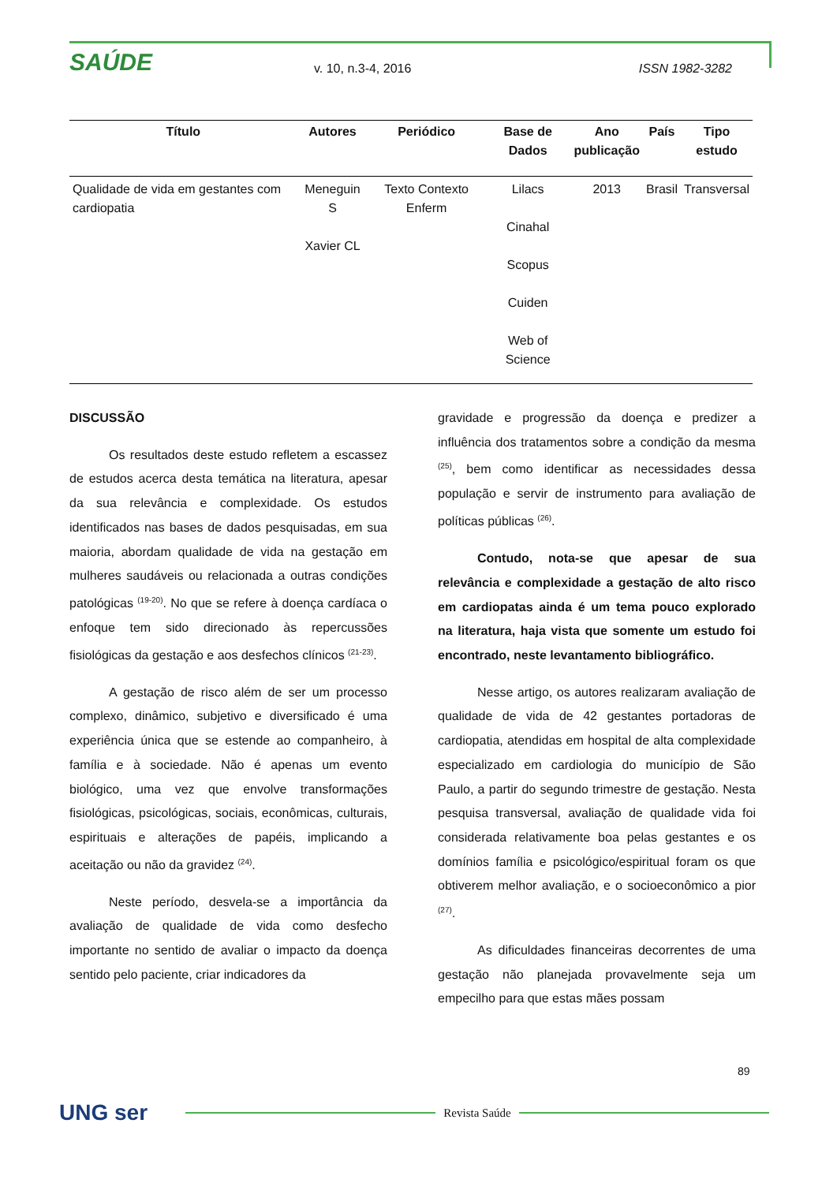SAÚDE
v. 10, n.3-4, 2016 ISSN 1982-3282
| Título | Autores | Periódico | Base de Dados | Ano publicação | País | Tipo estudo |
| --- | --- | --- | --- | --- | --- | --- |
| Qualidade de vida em gestantes com cardiopatia | Meneguin S Xavier CL | Texto Contexto Enferm | Lilacs Cinahal Scopus Cuiden Web of Science | 2013 | Brasil | Transversal |
DISCUSSÃO
Os resultados deste estudo refletem a escassez de estudos acerca desta temática na literatura, apesar da sua relevância e complexidade. Os estudos identificados nas bases de dados pesquisadas, em sua maioria, abordam qualidade de vida na gestação em mulheres saudáveis ou relacionada a outras condições patológicas <sup>(19-20)</sup>. No que se refere à doença cardíaca o enfoque tem sido direcionado às repercussões fisiológicas da gestação e aos desfechos clínicos <sup>(21-23)</sup>.
A gestação de risco além de ser um processo complexo, dinâmico, subjetivo e diversificado é uma experiência única que se estende ao companheiro, à família e à sociedade. Não é apenas um evento biológico, uma vez que envolve transformações fisiológicas, psicológicas, sociais, econômicas, culturais, espirituais e alterações de papéis, implicando a aceitação ou não da gravidez <sup>(24)</sup>.
Neste período, desvela-se a importância da avaliação de qualidade de vida como desfecho importante no sentido de avaliar o impacto da doença sentido pelo paciente, criar indicadores da
gravidade e progressão da doença e predizer a influência dos tratamentos sobre a condição da mesma <sup>(25)</sup>, bem como identificar as necessidades dessa população e servir de instrumento para avaliação de políticas públicas <sup>(26)</sup>.
Contudo, nota-se que apesar de sua relevância e complexidade a gestação de alto risco em cardiopatas ainda é um tema pouco explorado na literatura, haja vista que somente um estudo foi encontrado, neste levantamento bibliográfico.
Nesse artigo, os autores realizaram avaliação de qualidade de vida de 42 gestantes portadoras de cardiopatia, atendidas em hospital de alta complexidade especializado em cardiologia do município de São Paulo, a partir do segundo trimestre de gestação. Nesta pesquisa transversal, avaliação de qualidade vida foi considerada relativamente boa pelas gestantes e os domínios família e psicológico/espiritual foram os que obtiverem melhor avaliação, e o socioeconômico a pior <sup>(27)</sup>.
As dificuldades financeiras decorrentes de uma gestação não planejada provavelmente seja um empecilho para que estas mães possam
89
UNG ser
Revista Saúde